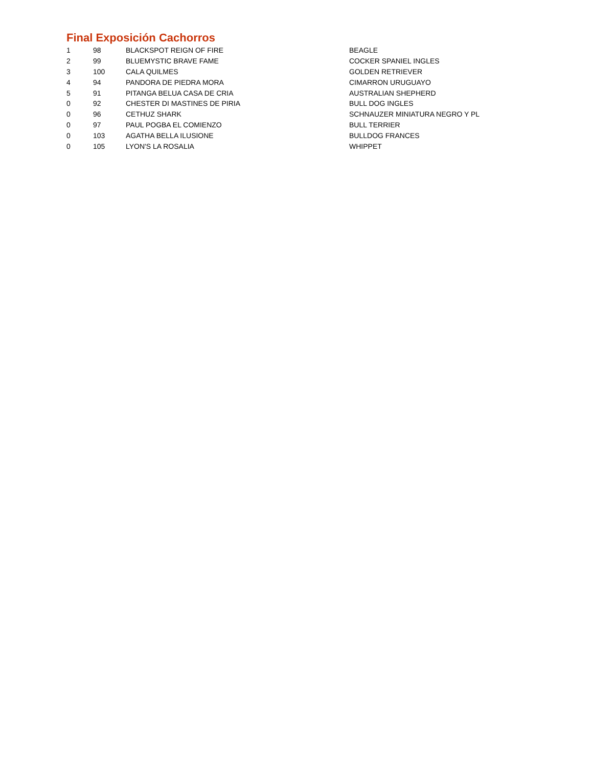Final Exposición Cachorros
| 1 | 98 | BLACKSPOT REIGN OF FIRE | BEAGLE |
| 2 | 99 | BLUEMYSTIC BRAVE FAME | COCKER SPANIEL INGLES |
| 3 | 100 | CALA QUILMES | GOLDEN RETRIEVER |
| 4 | 94 | PANDORA DE PIEDRA MORA | CIMARRON URUGUAYO |
| 5 | 91 | PITANGA BELUA CASA DE CRIA | AUSTRALIAN SHEPHERD |
| 0 | 92 | CHESTER DI MASTINES DE PIRIA | BULL DOG INGLES |
| 0 | 96 | CETHUZ SHARK | SCHNAUZER MINIATURA NEGRO Y PL |
| 0 | 97 | PAUL POGBA EL COMIENZO | BULL TERRIER |
| 0 | 103 | AGATHA BELLA ILUSIONE | BULLDOG FRANCES |
| 0 | 105 | LYON'S LA ROSALIA | WHIPPET |